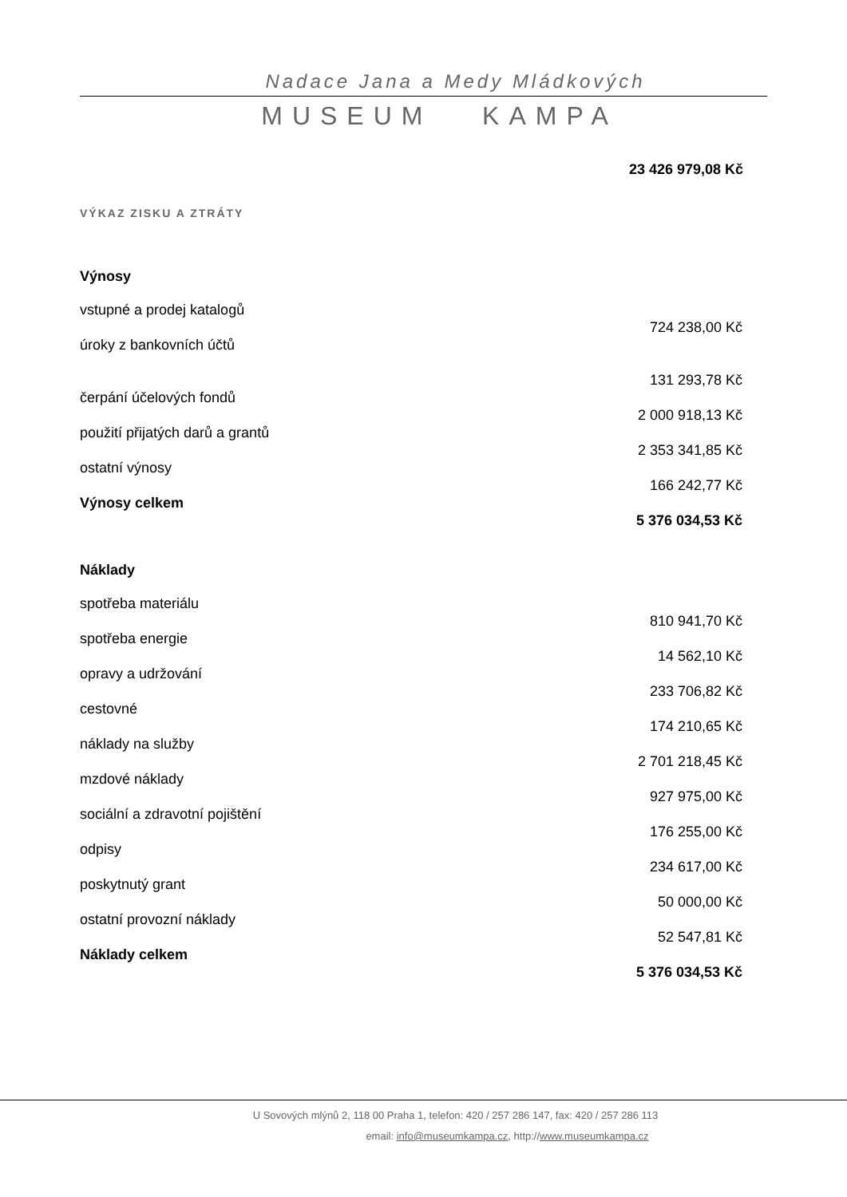Nadace Jana a Medy Mládkových
MUSEUM KAMPA
23 426 979,08 Kč
VÝKAZ ZISKU A ZTRÁTY
| Výnosy | |
| vstupné a prodej katalogů | |
| | 724 238,00 Kč |
| úroky z bankovních účtů | |
| | 131 293,78 Kč |
| čerpání účelových fondů | |
| | 2 000 918,13 Kč |
| použití přijatých darů a grantů | |
| | 2 353 341,85 Kč |
| ostatní výnosy | |
| | 166 242,77 Kč |
| Výnosy celkem | |
| | 5 376 034,53 Kč |
| Náklady | |
| spotřeba materiálu | |
| | 810 941,70 Kč |
| spotřeba energie | |
| | 14 562,10 Kč |
| opravy a udržování | |
| | 233 706,82 Kč |
| cestovné | |
| | 174 210,65 Kč |
| náklady na služby | |
| | 2 701 218,45 Kč |
| mzdové náklady | |
| | 927 975,00 Kč |
| sociální a zdravotní pojištění | |
| | 176 255,00 Kč |
| odpisy | |
| | 234 617,00 Kč |
| poskytnutý grant | |
| | 50 000,00 Kč |
| ostatní provozní náklady | |
| | 52 547,81 Kč |
| Náklady celkem | |
| | 5 376 034,53 Kč |
U Sovových mlýnů 2, 118 00 Praha 1, telefon: 420 / 257 286 147, fax: 420 / 257 286 113
email: info@museumkampa.cz, http://www.museumkampa.cz